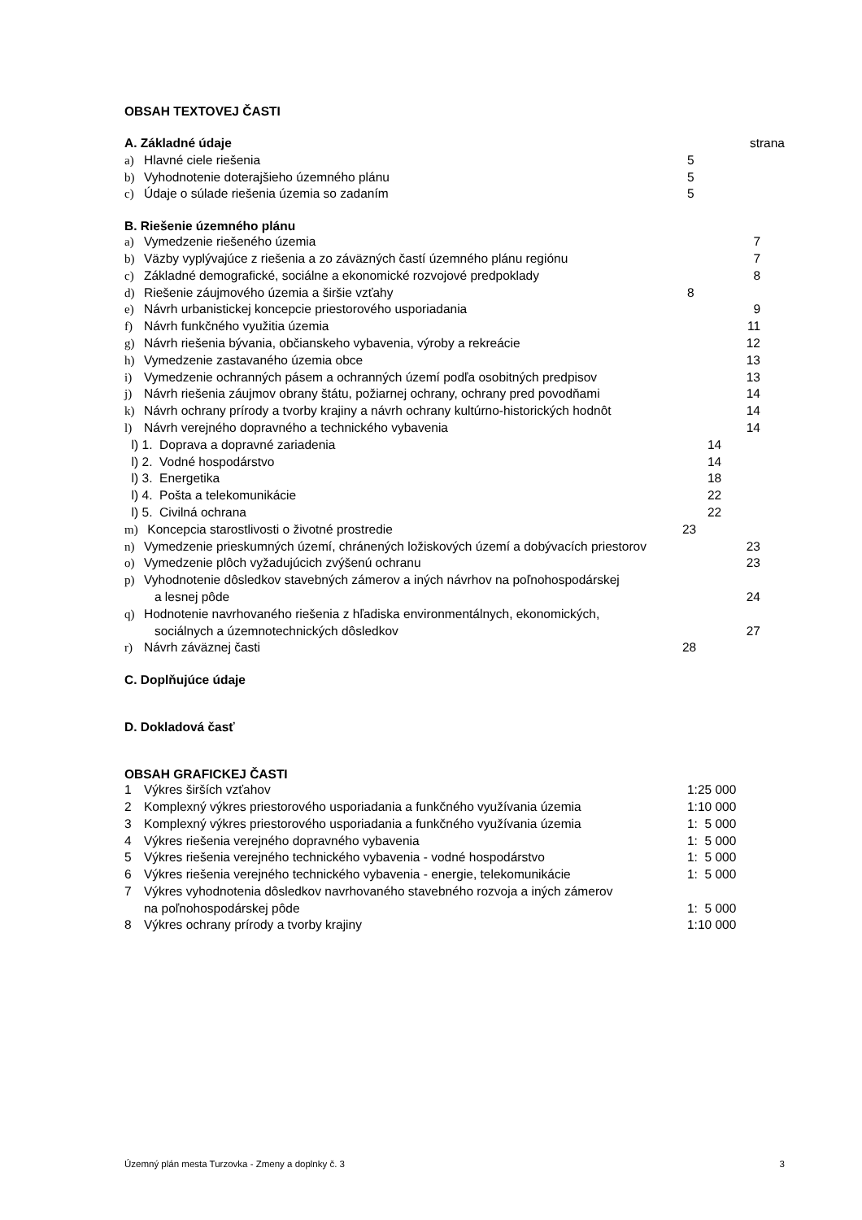OBSAH TEXTOVEJ ČASTI
A. Základné údaje strana
a) Hlavné ciele riešenia 5
b) Vyhodnotenie doterajšieho územného plánu 5
c) Údaje o súlade riešenia územia so zadaním 5
B. Riešenie územného plánu
a) Vymedzenie riešeného územia 7
b) Väzby vyplývajúce z riešenia a zo záväzných častí územného plánu regiónu 7
c) Základné demografické, sociálne a ekonomické rozvojové predpoklady 8
d) Riešenie záujmového územia a širšie vzťahy 8
e) Návrh urbanistickej koncepcie priestorového usporiadania 9
f) Návrh funkčného využitia územia 11
g) Návrh riešenia bývania, občianskeho vybavenia, výroby a rekreácie 12
h) Vymedzenie zastavaného územia obce 13
i) Vymedzenie ochranných pásem a ochranných území podľa osobitných predpisov 13
j) Návrh riešenia záujmov obrany štátu, požiarnej ochrany, ochrany pred povodňami 14
k) Návrh ochrany prírody a tvorby krajiny a návrh ochrany kultúrno-historických hodnôt 14
l) Návrh verejného dopravného a technického vybavenia 14
l) 1. Doprava a dopravné zariadenia 14
l) 2. Vodné hospodárstvo 14
l) 3. Energetika 18
l) 4. Pošta a telekomunikácie 22
l) 5. Civilná ochrana 22
m) Koncepcia starostlivosti o životné prostredie 23
n) Vymedzenie prieskumných území, chránených ložiskových území a dobývacích priestorov 23
o) Vymedzenie plôch vyžadujúcich zvýšenú ochranu 23
p) Vyhodnotenie dôsledkov stavebných zámerov a iných návrhov na poľnohospodárskej
a lesnej pôde 24
q) Hodnotenie navrhovaného riešenia z hľadiska environmentálnych, ekonomických,
sociálnych a územnotechnických dôsledkov 27
r) Návrh záväznej časti 28
C. Doplňujúce údaje
D. Dokladová časť
OBSAH GRAFICKEJ ČASTI
1 Výkres širších vzťahov 1:25 000
2 Komplexný výkres priestorového usporiadania a funkčného využívania územia 1:10 000
3 Komplexný výkres priestorového usporiadania a funkčného využívania územia 1: 5 000
4 Výkres riešenia verejného dopravného vybavenia 1: 5 000
5 Výkres riešenia verejného technického vybavenia - vodné hospodárstvo 1: 5 000
6 Výkres riešenia verejného technického vybavenia - energie, telekomunikácie 1: 5 000
7 Výkres vyhodnotenia dôsledkov navrhovaného stavebného rozvoja a iných zámerov
na poľnohospodárskej pôde 1: 5 000
8 Výkres ochrany prírody a tvorby krajiny 1:10 000
Územný plán mesta Turzovka - Zmeny a doplnky č. 3 3